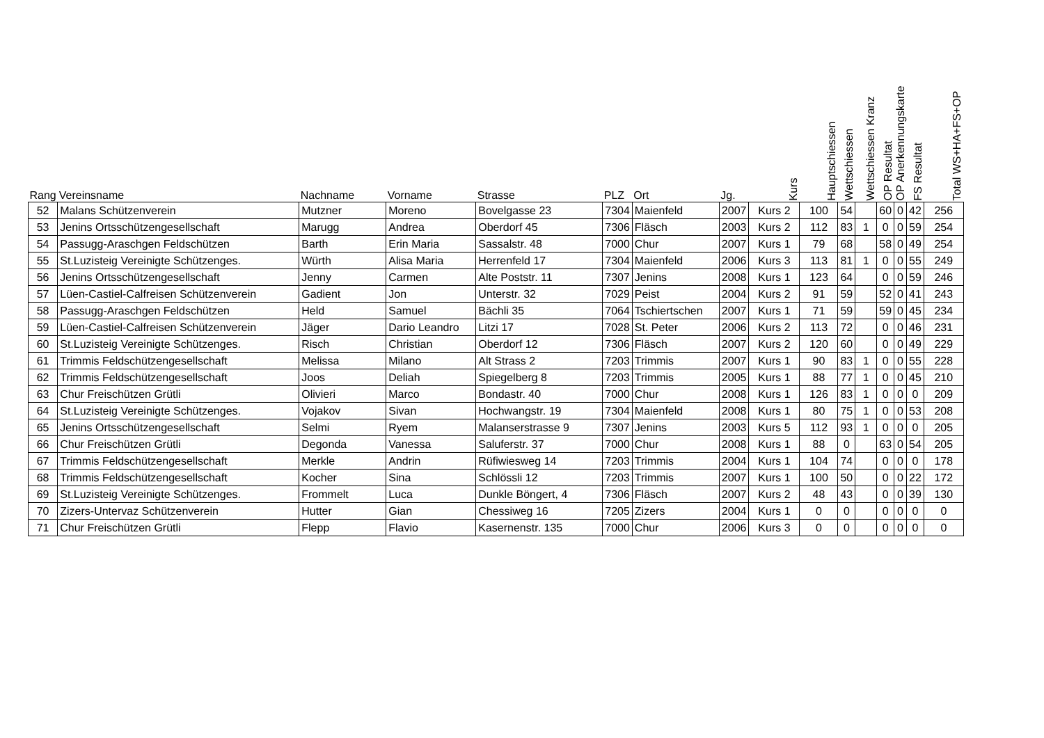| Rang | Vereinsname | Nachname | Vorname | Strasse | PLZ | Ort | Jg. | Kurs | Hauptschiessen | Wettschiessen | Wettschiessen Kranz | OP Resultat | OP Anerkennungskarte | FS Resultat | Total WS+HA+FS+OP |
| --- | --- | --- | --- | --- | --- | --- | --- | --- | --- | --- | --- | --- | --- | --- | --- |
| 52 | Malans Schützenverein | Mutzner | Moreno | Bovelgasse 23 | 7304 | Maienfeld | 2007 | Kurs 2 | 100 | 54 | | 60 | 0 | 42 | 256 |
| 53 | Jenins Ortsschützengesellschaft | Marugg | Andrea | Oberdorf 45 | 7306 | Fläsch | 2003 | Kurs 2 | 112 | 83 | 1 | 0 | 0 | 59 | 254 |
| 54 | Passugg-Araschgen Feldschützen | Barth | Erin Maria | Sassalstr. 48 | 7000 | Chur | 2007 | Kurs 1 | 79 | 68 | | 58 | 0 | 49 | 254 |
| 55 | St.Luzisteig Vereinigte Schützenges. | Würth | Alisa Maria | Herrenfeld 17 | 7304 | Maienfeld | 2006 | Kurs 3 | 113 | 81 | 1 | 0 | 0 | 55 | 249 |
| 56 | Jenins Ortsschützengesellschaft | Jenny | Carmen | Alte Poststr. 11 | 7307 | Jenins | 2008 | Kurs 1 | 123 | 64 | | 0 | 0 | 59 | 246 |
| 57 | Lüen-Castiel-Calfreisen Schützenverein | Gadient | Jon | Unterstr. 32 | 7029 | Peist | 2004 | Kurs 2 | 91 | 59 | | 52 | 0 | 41 | 243 |
| 58 | Passugg-Araschgen Feldschützen | Held | Samuel | Bächli 35 | 7064 | Tschiertschen | 2007 | Kurs 1 | 71 | 59 | | 59 | 0 | 45 | 234 |
| 59 | Lüen-Castiel-Calfreisen Schützenverein | Jäger | Dario Leandro | Litzi 17 | 7028 | St. Peter | 2006 | Kurs 2 | 113 | 72 | | 0 | 0 | 46 | 231 |
| 60 | St.Luzisteig Vereinigte Schützenges. | Risch | Christian | Oberdorf 12 | 7306 | Fläsch | 2007 | Kurs 2 | 120 | 60 | | 0 | 0 | 49 | 229 |
| 61 | Trimmis Feldschützengesellschaft | Melissa | Milano | Alt Strass 2 | 7203 | Trimmis | 2007 | Kurs 1 | 90 | 83 | 1 | 0 | 0 | 55 | 228 |
| 62 | Trimmis Feldschützengesellschaft | Joos | Deliah | Spiegelberg 8 | 7203 | Trimmis | 2005 | Kurs 1 | 88 | 77 | 1 | 0 | 0 | 45 | 210 |
| 63 | Chur Freischützen Grütli | Olivieri | Marco | Bondastr. 40 | 7000 | Chur | 2008 | Kurs 1 | 126 | 83 | 1 | 0 | 0 | 0 | 209 |
| 64 | St.Luzisteig Vereinigte Schützenges. | Vojakov | Sivan | Hochwangstr. 19 | 7304 | Maienfeld | 2008 | Kurs 1 | 80 | 75 | 1 | 0 | 0 | 53 | 208 |
| 65 | Jenins Ortsschützengesellschaft | Selmi | Ryem | Malanserstrasse 9 | 7307 | Jenins | 2003 | Kurs 5 | 112 | 93 | 1 | 0 | 0 | 0 | 205 |
| 66 | Chur Freischützen Grütli | Degonda | Vanessa | Saluferstr. 37 | 7000 | Chur | 2008 | Kurs 1 | 88 | 0 | | 63 | 0 | 54 | 205 |
| 67 | Trimmis Feldschützengesellschaft | Merkle | Andrin | Rüfiwiesweg 14 | 7203 | Trimmis | 2004 | Kurs 1 | 104 | 74 | | 0 | 0 | 0 | 178 |
| 68 | Trimmis Feldschützengesellschaft | Kocher | Sina | Schlössli 12 | 7203 | Trimmis | 2007 | Kurs 1 | 100 | 50 | | 0 | 0 | 22 | 172 |
| 69 | St.Luzisteig Vereinigte Schützenges. | Frommelt | Luca | Dunkle Böngert, 4 | 7306 | Fläsch | 2007 | Kurs 2 | 48 | 43 | | 0 | 0 | 39 | 130 |
| 70 | Zizers-Untervaz Schützenverein | Hutter | Gian | Chessiweg 16 | 7205 | Zizers | 2004 | Kurs 1 | 0 | 0 | | 0 | 0 | 0 | 0 |
| 71 | Chur Freischützen Grütli | Flepp | Flavio | Kasernenstr. 135 | 7000 | Chur | 2006 | Kurs 3 | 0 | 0 | | 0 | 0 | 0 | 0 |